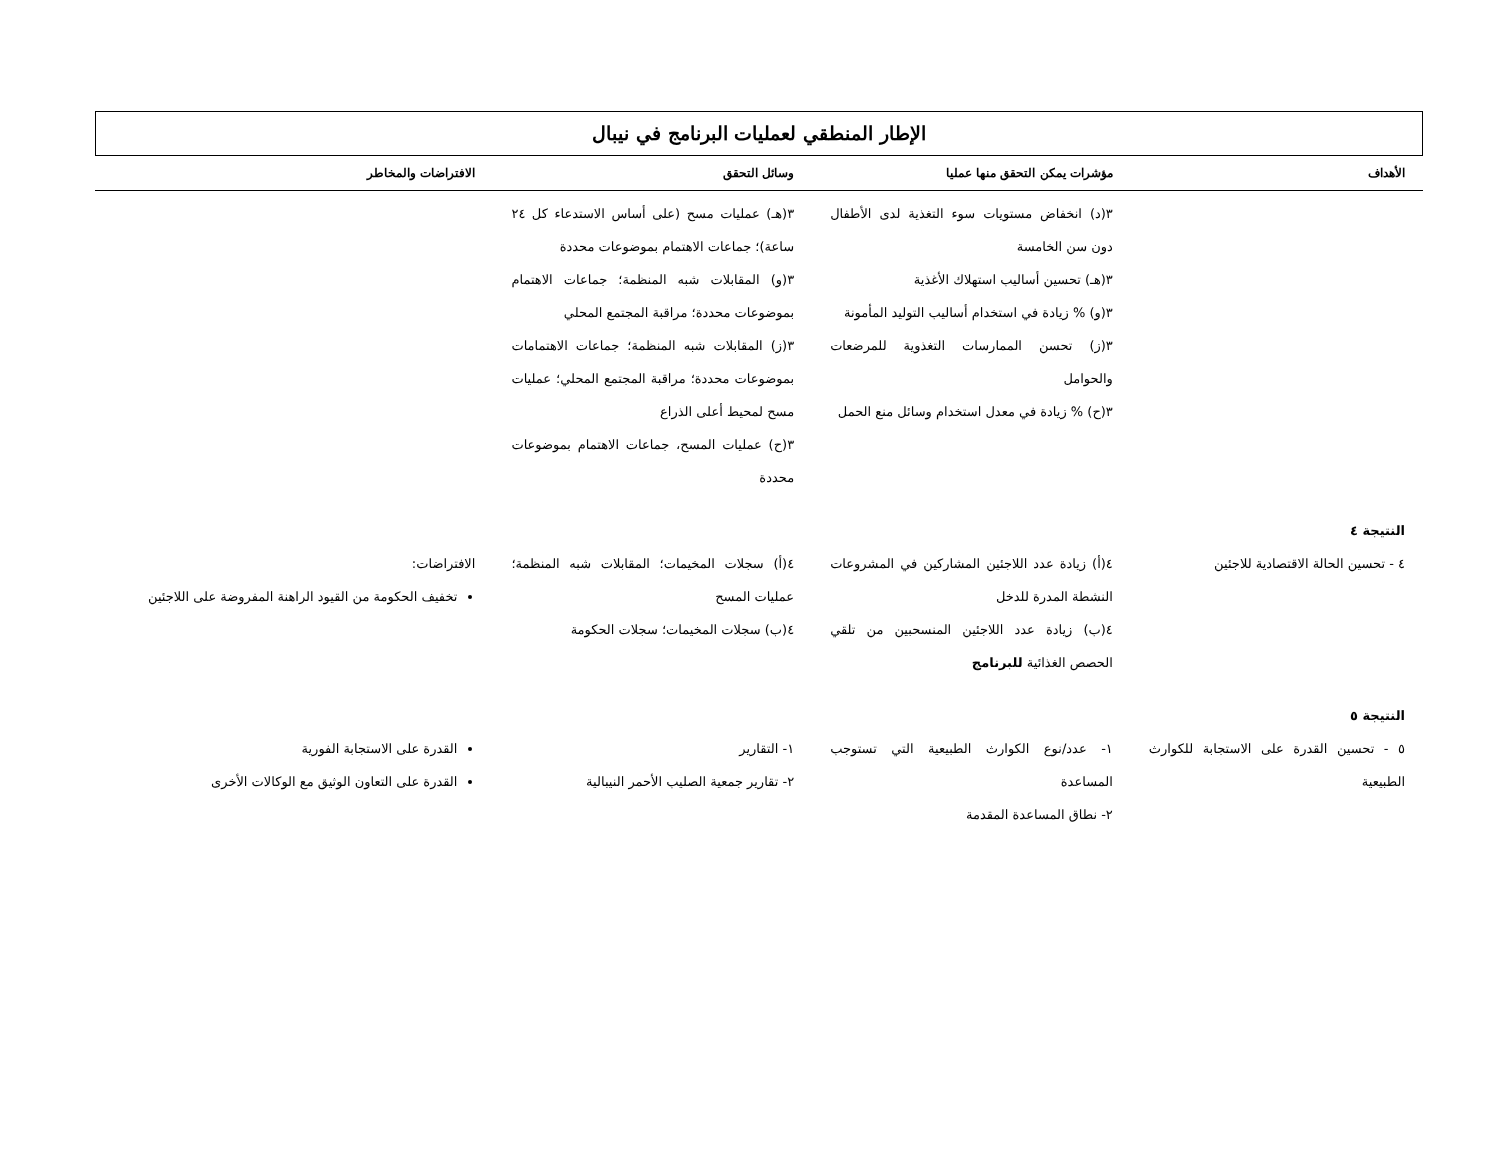الإطار المنطقي لعمليات البرنامج في نيبال
| الأهداف | مؤشرات يمكن التحقق منها عمليا | وسائل التحقق | الافتراضات والمخاطر |
| --- | --- | --- | --- |
| | ٣(د) انخفاض مستويات سوء التغذية لدى الأطفال دون سن الخامسة ٣(هـ) تحسين أساليب استهلاك الأغذية ٣(و) % زيادة في استخدام أساليب التوليد المأمونة ٣(ز) تحسن الممارسات التغذوية للمرضعات والحوامل ٣(ح) % زيادة في معدل استخدام وسائل منع الحمل | ٣(هـ) عمليات مسح (على أساس الاستدعاء كل ٢٤ ساعة)؛ جماعات الاهتمام بموضوعات محددة ٣(و) المقابلات شبه المنظمة؛ جماعات الاهتمام بموضوعات محددة؛ مراقبة المجتمع المحلي ٣(ز) المقابلات شبه المنظمة؛ جماعات الاهتمامات بموضوعات محددة؛ مراقبة المجتمع المحلي؛ عمليات مسح لمحيط أعلى الذراع ٣(ح) عمليات المسح، جماعات الاهتمام بموضوعات محددة | |
| النتيجة ٤ | | | |
| ٤ - تحسين الحالة الاقتصادية للاجئين | ٤(أ) زيادة عدد اللاجئين المشاركين في المشروعات النشطة المدرة للدخل ٤(ب) زيادة عدد اللاجئين المنسحبين من تلقي الحصص الغذائية للبرنامج | ٤(أ) سجلات المخيمات؛ المقابلات شبه المنظمة؛ عمليات المسح ٤(ب) سجلات المخيمات؛ سجلات الحكومة | الافتراضات: تخفيف الحكومة من القيود الراهنة المفروضة على اللاجئين |
| النتيجة ٥ | | | |
| ٥ - تحسين القدرة على الاستجابة للكوارث الطبيعية | ١- عدد/نوع الكوارث الطبيعية التي تستوجب المساعدة ٢- نطاق المساعدة المقدمة | ١- التقارير ٢- تقارير جمعية الصليب الأحمر النيبالية | القدرة على الاستجابة الفورية القدرة على التعاون الوثيق مع الوكالات الأخرى |